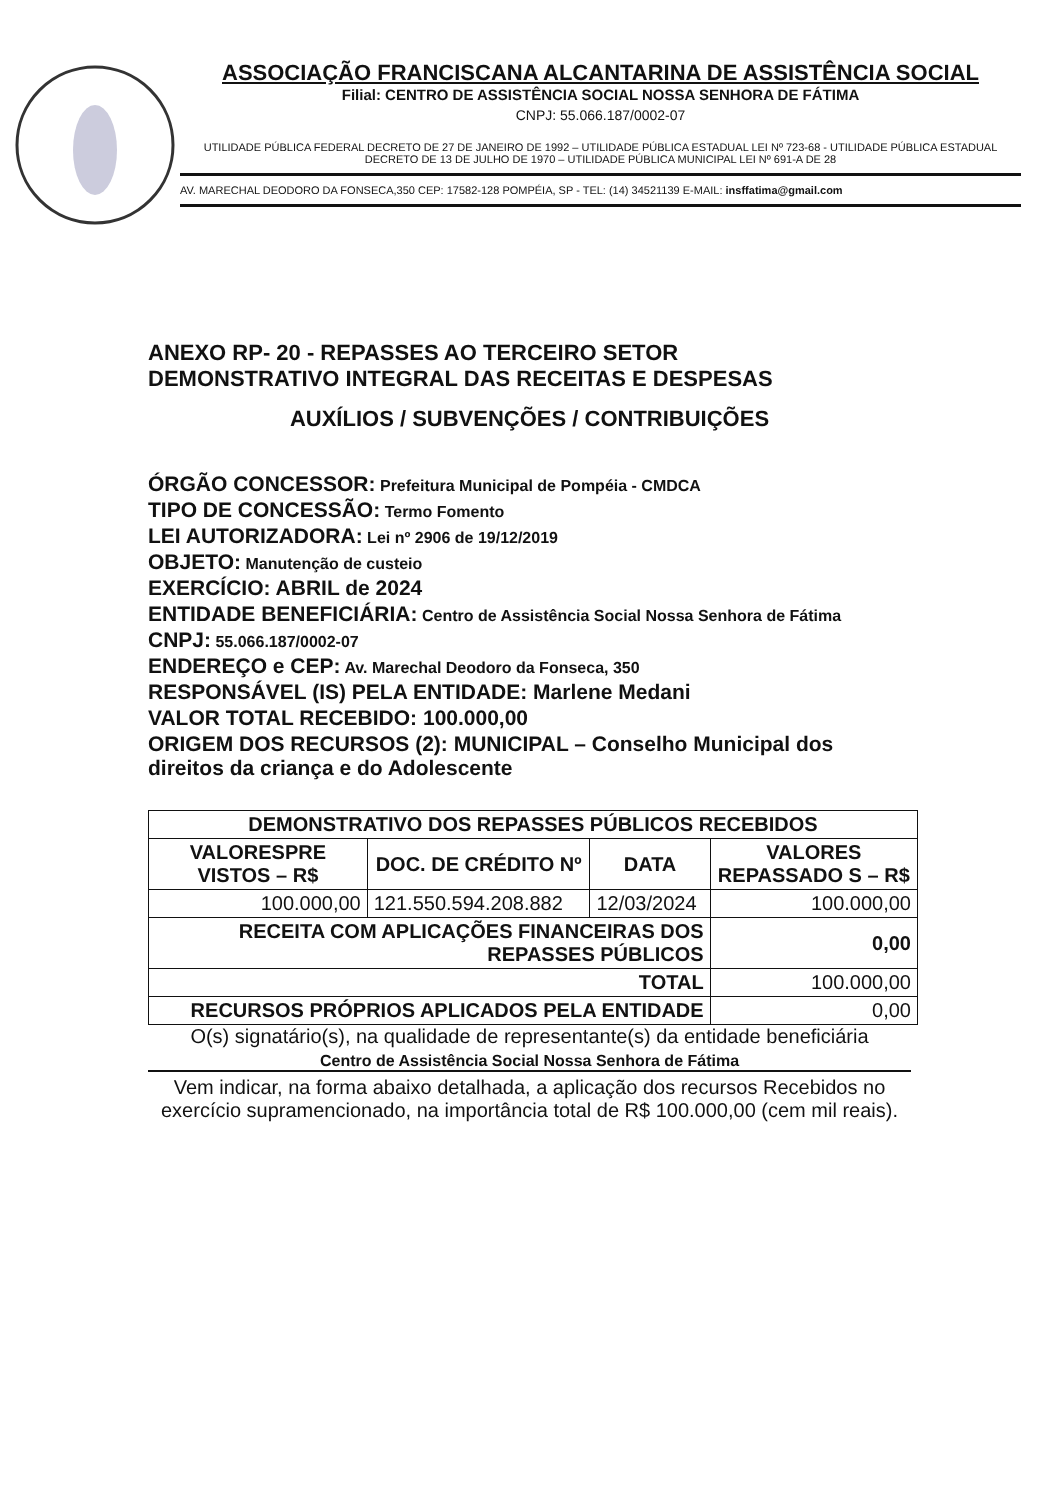ASSOCIAÇÃO FRANCISCANA ALCANTARINA DE ASSISTÊNCIA SOCIAL
Filial: CENTRO DE ASSISTÊNCIA SOCIAL NOSSA SENHORA DE FÁTIMA
CNPJ: 55.066.187/0002-07
UTILIDADE PÚBLICA FEDERAL DECRETO DE 27 DE JANEIRO DE 1992 – UTILIDADE PÚBLICA ESTADUAL LEI Nº 723-68 - UTILIDADE PÚBLICA ESTADUAL DECRETO DE 13 DE JULHO DE 1970 – UTILIDADE PÚBLICA MUNICIPAL LEI Nº 691-A DE 28
AV. MARECHAL DEODORO DA FONSECA,350 CEP: 17582-128 POMPÉIA, SP - TEL: (14) 34521139 E-MAIL: insffatima@gmail.com
ANEXO RP- 20 - REPASSES AO TERCEIRO SETOR
DEMONSTRATIVO INTEGRAL DAS RECEITAS E DESPESAS
AUXÍLIOS / SUBVENÇÕES / CONTRIBUIÇÕES
ÓRGÃO CONCESSOR: Prefeitura Municipal de Pompéia - CMDCA
TIPO DE CONCESSÃO: Termo Fomento
LEI AUTORIZADORA: Lei nº 2906 de 19/12/2019
OBJETO: Manutenção de custeio
EXERCÍCIO: ABRIL de 2024
ENTIDADE BENEFICIÁRIA: Centro de Assistência Social Nossa Senhora de Fátima
CNPJ: 55.066.187/0002-07
ENDEREÇO e CEP: Av. Marechal Deodoro da Fonseca, 350
RESPONSÁVEL (IS) PELA ENTIDADE: Marlene Medani
VALOR TOTAL RECEBIDO: 100.000,00
ORIGEM DOS RECURSOS (2): MUNICIPAL – Conselho Municipal dos direitos da criança e do Adolescente
| DEMONSTRATIVO DOS REPASSES PÚBLICOS RECEBIDOS | | | |
| --- | --- | --- | --- |
| VALORESPRE VISTOS – R$ | DOC. DE CRÉDITO Nº | DATA | VALORES REPASSADO S – R$ |
| 100.000,00 | 121.550.594.208.882 | 12/03/2024 | 100.000,00 |
| RECEITA COM APLICAÇÕES FINANCEIRAS DOS REPASSES PÚBLICOS | | | 0,00 |
| TOTAL | | | 100.000,00 |
| RECURSOS PRÓPRIOS APLICADOS PELA ENTIDADE | | | 0,00 |
O(s) signatário(s), na qualidade de representante(s) da entidade beneficiária
Centro de Assistência Social Nossa Senhora de Fátima
Vem indicar, na forma abaixo detalhada, a aplicação dos recursos Recebidos no exercício supramencionado, na importância total de R$ 100.000,00 (cem mil reais).